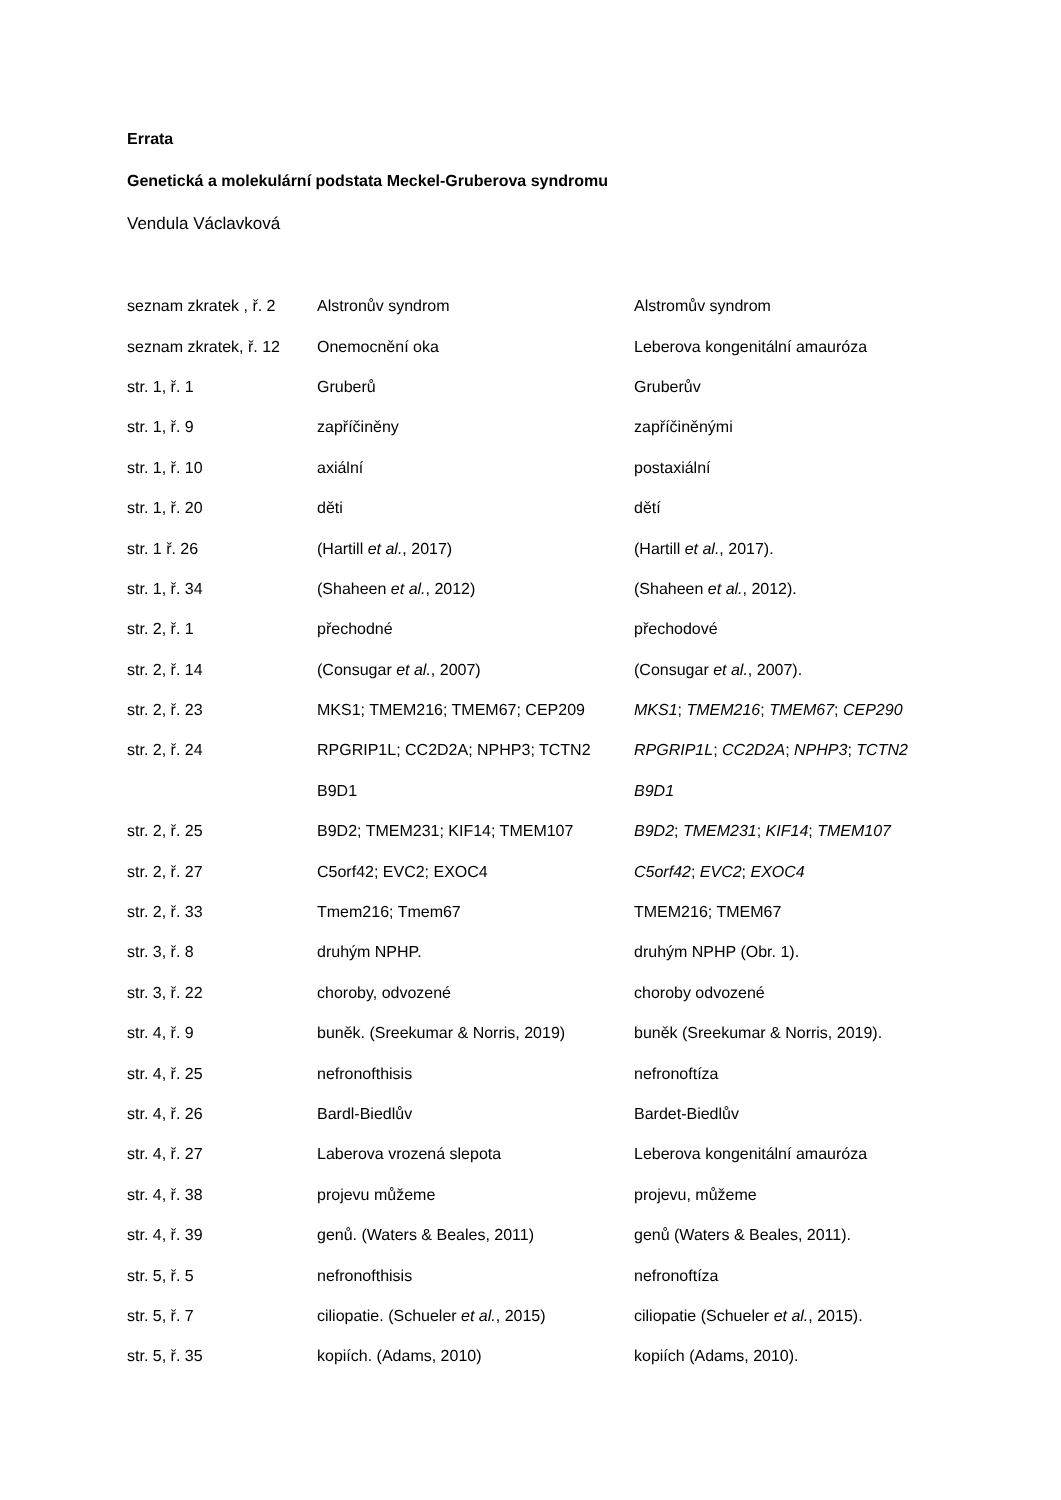Errata
Genetická a molekulární podstata Meckel-Gruberova syndromu
Vendula Václavková
| seznam zkratek , ř. 2 | Alstronův syndrom | Alstromův syndrom |
| seznam zkratek, ř. 12 | Onemocnění oka | Leberova kongenitální amauróza |
| str. 1, ř. 1 | Gruberů | Gruberův |
| str. 1, ř. 9 | zapříčiněny | zapříčiněnými |
| str. 1, ř. 10 | axiální | postaxiální |
| str. 1, ř. 20 | děti | dětí |
| str. 1 ř. 26 | (Hartill et al. , 2017) | (Hartill et al. , 2017). |
| str. 1, ř. 34 | (Shaheen et al. , 2012) | (Shaheen et al. , 2012). |
| str. 2, ř. 1 | přechodné | přechodové |
| str. 2, ř. 14 | (Consugar et al. , 2007) | (Consugar et al. , 2007). |
| str. 2, ř. 23 | MKS1; TMEM216; TMEM67; CEP209 | MKS1 ; TMEM216 ; TMEM67 ; CEP290 |
| str. 2, ř. 24 | RPGRIP1L; CC2D2A; NPHP3; TCTN2 | RPGRIP1L ; CC2D2A ; NPHP3 ; TCTN2 |
| | B9D1 | B9D1 |
| str. 2, ř. 25 | B9D2; TMEM231; KIF14; TMEM107 | B9D2 ; TMEM231 ; KIF14 ; TMEM107 |
| str. 2, ř. 27 | C5orf42; EVC2; EXOC4 | C5orf42 ; EVC2 ; EXOC4 |
| str. 2, ř. 33 | Tmem216; Tmem67 | TMEM216; TMEM67 |
| str. 3, ř. 8 | druhým NPHP. | druhým NPHP (Obr. 1). |
| str. 3, ř. 22 | choroby, odvozené | choroby odvozené |
| str. 4, ř. 9 | buněk. (Sreekumar & Norris, 2019) | buněk (Sreekumar & Norris, 2019). |
| str. 4, ř. 25 | nefronofthisis | nefronoftíza |
| str. 4, ř. 26 | Bardl-Biedlův | Bardet-Biedlův |
| str. 4, ř. 27 | Laberova vrozená slepota | Leberova kongenitální amauróza |
| str. 4, ř. 38 | projevu můžeme | projevu, můžeme |
| str. 4, ř. 39 | genů. (Waters & Beales, 2011) | genů (Waters & Beales, 2011). |
| str. 5, ř. 5 | nefronofthisis | nefronoftíza |
| str. 5, ř. 7 | ciliopatie. (Schueler et al. , 2015) | ciliopatie (Schueler et al. , 2015). |
| str. 5, ř. 35 | kopiích. (Adams, 2010) | kopiích (Adams, 2010). |